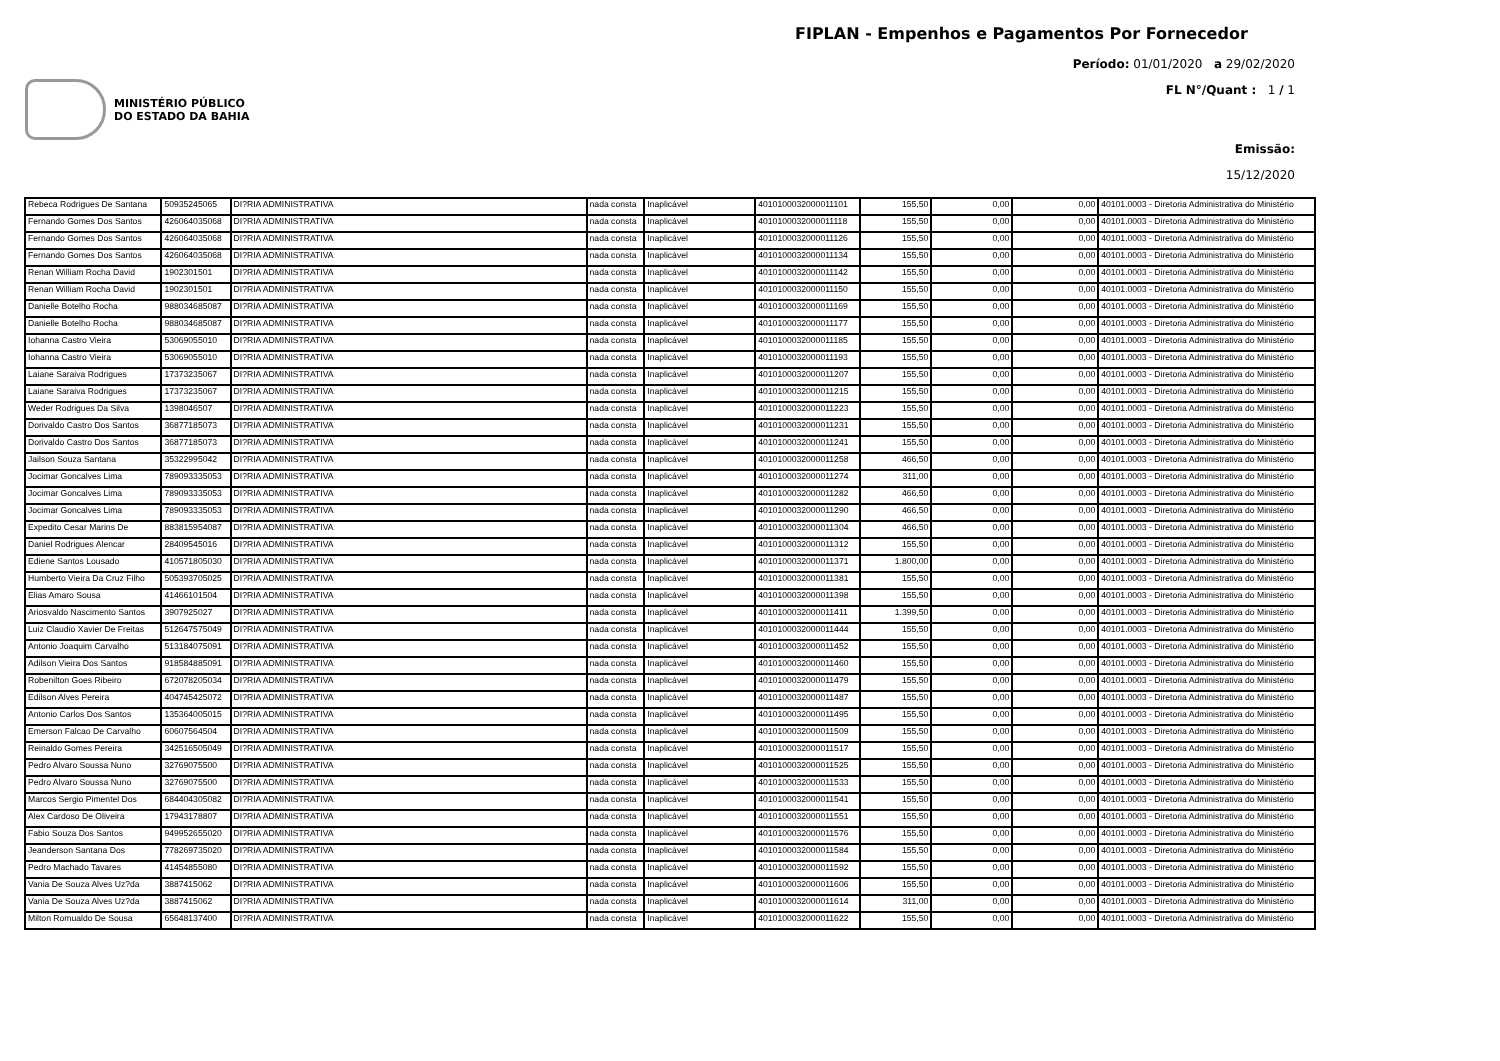MINISTÉRIO PÚBLICO
DO ESTADO DA BAHIA
FIPLAN - Empenhos e Pagamentos Por Fornecedor
Período: 01/01/2020 a 29/02/2020
FL N°/Quant : 1 / 1
Emissão:
15/12/2020
| Rebeca Rodrigues De Santana | 50935245065 | DI?RIA ADMINISTRATIVA | nada consta | Inaplicável | 4010100032000011101 | 155,50 | 0,00 | 0,00 | 40101.0003 - Diretoria Administrativa do Ministério |
| Fernando Gomes Dos Santos | 426064035068 | DI?RIA ADMINISTRATIVA | nada consta | Inaplicável | 4010100032000011118 | 155,50 | 0,00 | 0,00 | 40101.0003 - Diretoria Administrativa do Ministério |
| Fernando Gomes Dos Santos | 426064035068 | DI?RIA ADMINISTRATIVA | nada consta | Inaplicável | 4010100032000011126 | 155,50 | 0,00 | 0,00 | 40101.0003 - Diretoria Administrativa do Ministério |
| Fernando Gomes Dos Santos | 426064035068 | DI?RIA ADMINISTRATIVA | nada consta | Inaplicável | 4010100032000011134 | 155,50 | 0,00 | 0,00 | 40101.0003 - Diretoria Administrativa do Ministério |
| Renan William Rocha David | 1902301501 | DI?RIA ADMINISTRATIVA | nada consta | Inaplicável | 4010100032000011142 | 155,50 | 0,00 | 0,00 | 40101.0003 - Diretoria Administrativa do Ministério |
| Renan William Rocha David | 1902301501 | DI?RIA ADMINISTRATIVA | nada consta | Inaplicável | 4010100032000011150 | 155,50 | 0,00 | 0,00 | 40101.0003 - Diretoria Administrativa do Ministério |
| Danielle Botelho Rocha | 988034685087 | DI?RIA ADMINISTRATIVA | nada consta | Inaplicável | 4010100032000011169 | 155,50 | 0,00 | 0,00 | 40101.0003 - Diretoria Administrativa do Ministério |
| Danielle Botelho Rocha | 988034685087 | DI?RIA ADMINISTRATIVA | nada consta | Inaplicável | 4010100032000011177 | 155,50 | 0,00 | 0,00 | 40101.0003 - Diretoria Administrativa do Ministério |
| Iohanna Castro Vieira | 53069055010 | DI?RIA ADMINISTRATIVA | nada consta | Inaplicável | 4010100032000011185 | 155,50 | 0,00 | 0,00 | 40101.0003 - Diretoria Administrativa do Ministério |
| Iohanna Castro Vieira | 53069055010 | DI?RIA ADMINISTRATIVA | nada consta | Inaplicável | 4010100032000011193 | 155,50 | 0,00 | 0,00 | 40101.0003 - Diretoria Administrativa do Ministério |
| Laiane Saraiva Rodrigues | 17373235067 | DI?RIA ADMINISTRATIVA | nada consta | Inaplicável | 4010100032000011207 | 155,50 | 0,00 | 0,00 | 40101.0003 - Diretoria Administrativa do Ministério |
| Laiane Saraiva Rodrigues | 17373235067 | DI?RIA ADMINISTRATIVA | nada consta | Inaplicável | 4010100032000011215 | 155,50 | 0,00 | 0,00 | 40101.0003 - Diretoria Administrativa do Ministério |
| Weder Rodrigues Da Silva | 1398046507 | DI?RIA ADMINISTRATIVA | nada consta | Inaplicável | 4010100032000011223 | 155,50 | 0,00 | 0,00 | 40101.0003 - Diretoria Administrativa do Ministério |
| Dorivaldo Castro Dos Santos | 36877185073 | DI?RIA ADMINISTRATIVA | nada consta | Inaplicável | 4010100032000011231 | 155,50 | 0,00 | 0,00 | 40101.0003 - Diretoria Administrativa do Ministério |
| Dorivaldo Castro Dos Santos | 36877185073 | DI?RIA ADMINISTRATIVA | nada consta | Inaplicável | 4010100032000011241 | 155,50 | 0,00 | 0,00 | 40101.0003 - Diretoria Administrativa do Ministério |
| Jailson Souza Santana | 35322995042 | DI?RIA ADMINISTRATIVA | nada consta | Inaplicável | 4010100032000011258 | 466,50 | 0,00 | 0,00 | 40101.0003 - Diretoria Administrativa do Ministério |
| Jocimar Goncalves Lima | 789093335053 | DI?RIA ADMINISTRATIVA | nada consta | Inaplicável | 4010100032000011274 | 311,00 | 0,00 | 0,00 | 40101.0003 - Diretoria Administrativa do Ministério |
| Jocimar Goncalves Lima | 789093335053 | DI?RIA ADMINISTRATIVA | nada consta | Inaplicável | 4010100032000011282 | 466,50 | 0,00 | 0,00 | 40101.0003 - Diretoria Administrativa do Ministério |
| Jocimar Goncalves Lima | 789093335053 | DI?RIA ADMINISTRATIVA | nada consta | Inaplicável | 4010100032000011290 | 466,50 | 0,00 | 0,00 | 40101.0003 - Diretoria Administrativa do Ministério |
| Expedito Cesar Marins De | 883815954087 | DI?RIA ADMINISTRATIVA | nada consta | Inaplicável | 4010100032000011304 | 466,50 | 0,00 | 0,00 | 40101.0003 - Diretoria Administrativa do Ministério |
| Daniel Rodrigues Alencar | 28409545016 | DI?RIA ADMINISTRATIVA | nada consta | Inaplicável | 4010100032000011312 | 155,50 | 0,00 | 0,00 | 40101.0003 - Diretoria Administrativa do Ministério |
| Ediene Santos Lousado | 410571805030 | DI?RIA ADMINISTRATIVA | nada consta | Inaplicável | 4010100032000011371 | 1.800,00 | 0,00 | 0,00 | 40101.0003 - Diretoria Administrativa do Ministério |
| Humberto Vieira Da Cruz Filho | 505393705025 | DI?RIA ADMINISTRATIVA | nada consta | Inaplicável | 4010100032000011381 | 155,50 | 0,00 | 0,00 | 40101.0003 - Diretoria Administrativa do Ministério |
| Elias Amaro Sousa | 41466101504 | DI?RIA ADMINISTRATIVA | nada consta | Inaplicável | 4010100032000011398 | 155,50 | 0,00 | 0,00 | 40101.0003 - Diretoria Administrativa do Ministério |
| Ariosvaldo Nascimento Santos | 3907925027 | DI?RIA ADMINISTRATIVA | nada consta | Inaplicável | 4010100032000011411 | 1.399,50 | 0,00 | 0,00 | 40101.0003 - Diretoria Administrativa do Ministério |
| Luiz Claudio Xavier De Freitas | 512647575049 | DI?RIA ADMINISTRATIVA | nada consta | Inaplicável | 4010100032000011444 | 155,50 | 0,00 | 0,00 | 40101.0003 - Diretoria Administrativa do Ministério |
| Antonio Joaquim Carvalho | 513184075091 | DI?RIA ADMINISTRATIVA | nada consta | Inaplicável | 4010100032000011452 | 155,50 | 0,00 | 0,00 | 40101.0003 - Diretoria Administrativa do Ministério |
| Adilson Vieira Dos Santos | 918584885091 | DI?RIA ADMINISTRATIVA | nada consta | Inaplicável | 4010100032000011460 | 155,50 | 0,00 | 0,00 | 40101.0003 - Diretoria Administrativa do Ministério |
| Robenilton Goes Ribeiro | 672078205034 | DI?RIA ADMINISTRATIVA | nada consta | Inaplicável | 4010100032000011479 | 155,50 | 0,00 | 0,00 | 40101.0003 - Diretoria Administrativa do Ministério |
| Edilson Alves Pereira | 404745425072 | DI?RIA ADMINISTRATIVA | nada consta | Inaplicável | 4010100032000011487 | 155,50 | 0,00 | 0,00 | 40101.0003 - Diretoria Administrativa do Ministério |
| Antonio Carlos Dos Santos | 135364005015 | DI?RIA ADMINISTRATIVA | nada consta | Inaplicável | 4010100032000011495 | 155,50 | 0,00 | 0,00 | 40101.0003 - Diretoria Administrativa do Ministério |
| Emerson Falcao De Carvalho | 60607564504 | DI?RIA ADMINISTRATIVA | nada consta | Inaplicável | 4010100032000011509 | 155,50 | 0,00 | 0,00 | 40101.0003 - Diretoria Administrativa do Ministério |
| Reinaldo Gomes Pereira | 342516505049 | DI?RIA ADMINISTRATIVA | nada consta | Inaplicável | 4010100032000011517 | 155,50 | 0,00 | 0,00 | 40101.0003 - Diretoria Administrativa do Ministério |
| Pedro Alvaro Soussa Nuno | 32769075500 | DI?RIA ADMINISTRATIVA | nada consta | Inaplicável | 4010100032000011525 | 155,50 | 0,00 | 0,00 | 40101.0003 - Diretoria Administrativa do Ministério |
| Pedro Alvaro Soussa Nuno | 32769075500 | DI?RIA ADMINISTRATIVA | nada consta | Inaplicável | 4010100032000011533 | 155,50 | 0,00 | 0,00 | 40101.0003 - Diretoria Administrativa do Ministério |
| Marcos Sergio Pimentel Dos | 684404305082 | DI?RIA ADMINISTRATIVA | nada consta | Inaplicável | 4010100032000011541 | 155,50 | 0,00 | 0,00 | 40101.0003 - Diretoria Administrativa do Ministério |
| Alex Cardoso De Oliveira | 17943178807 | DI?RIA ADMINISTRATIVA | nada consta | Inaplicável | 4010100032000011551 | 155,50 | 0,00 | 0,00 | 40101.0003 - Diretoria Administrativa do Ministério |
| Fabio Souza Dos Santos | 949952655020 | DI?RIA ADMINISTRATIVA | nada consta | Inaplicável | 4010100032000011576 | 155,50 | 0,00 | 0,00 | 40101.0003 - Diretoria Administrativa do Ministério |
| Jeanderson Santana Dos | 778269735020 | DI?RIA ADMINISTRATIVA | nada consta | Inaplicável | 4010100032000011584 | 155,50 | 0,00 | 0,00 | 40101.0003 - Diretoria Administrativa do Ministério |
| Pedro Machado Tavares | 41454855080 | DI?RIA ADMINISTRATIVA | nada consta | Inaplicável | 4010100032000011592 | 155,50 | 0,00 | 0,00 | 40101.0003 - Diretoria Administrativa do Ministério |
| Vania De Souza Alves Uz?da | 3887415062 | DI?RIA ADMINISTRATIVA | nada consta | Inaplicável | 4010100032000011606 | 155,50 | 0,00 | 0,00 | 40101.0003 - Diretoria Administrativa do Ministério |
| Vania De Souza Alves Uz?da | 3887415062 | DI?RIA ADMINISTRATIVA | nada consta | Inaplicável | 4010100032000011614 | 311,00 | 0,00 | 0,00 | 40101.0003 - Diretoria Administrativa do Ministério |
| Milton Romualdo De Sousa | 65648137400 | DI?RIA ADMINISTRATIVA | nada consta | Inaplicável | 4010100032000011622 | 155,50 | 0,00 | 0,00 | 40101.0003 - Diretoria Administrativa do Ministério |